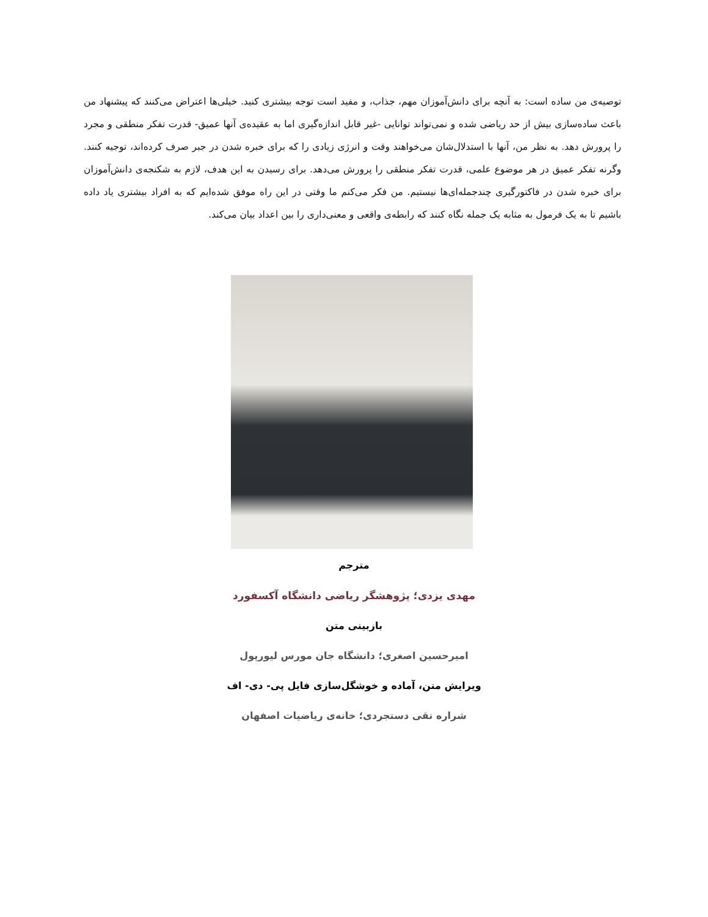توصیه‌ی من ساده است: به آنچه برای دانش‌آموزان مهم، جذاب، و مفید است توجه بیشتری کنید. خیلی‌ها اعتراض می‌کنند که پیشنهاد من باعث ساده‌سازی بیش از حد ریاضی شده و نمی‌تواند توانایی -غیر قابل اندازه‌گیری اما به عقیده‌ی آنها عمیق- قدرت تفکر منطقی و مجرد را پرورش دهد. به نظر من، آنها با استدلال‌شان می‌خواهند وقت و انرژی زیادی را که برای خبره شدن در جبر صرف کرده‌اند، توجیه کنند. وگرنه تفکر عمیق در هر موضوع علمی، قدرت تفکر منطقی را پرورش می‌دهد. برای رسیدن به این هدف، لازم به شکنجه‌ی دانش‌آموزان برای خبره شدن در فاکتورگیری چندجمله‌ای‌ها نیستیم. من فکر می‌کنم ما وقتی در این راه موفق شده‌ایم که به افراد بیشتری یاد داده باشیم تا به یک فرمول به مثابه یک جمله نگاه کنند که رابطه‌ی واقعی و معنی‌داری را بین اعداد بیان می‌کند.
مترجم
مهدی یزدی؛ پژوهشگر ریاضی دانشگاه آکسفورد
بازبینی متن
امیرحسین اصغری؛ دانشگاه جان مورس لیورپول
ویرایش متن، آماده و خوشگل‌سازی فایل پی- دی- اف
شراره تقی دستجردی؛ خانه‌ی ریاضیات اصفهان